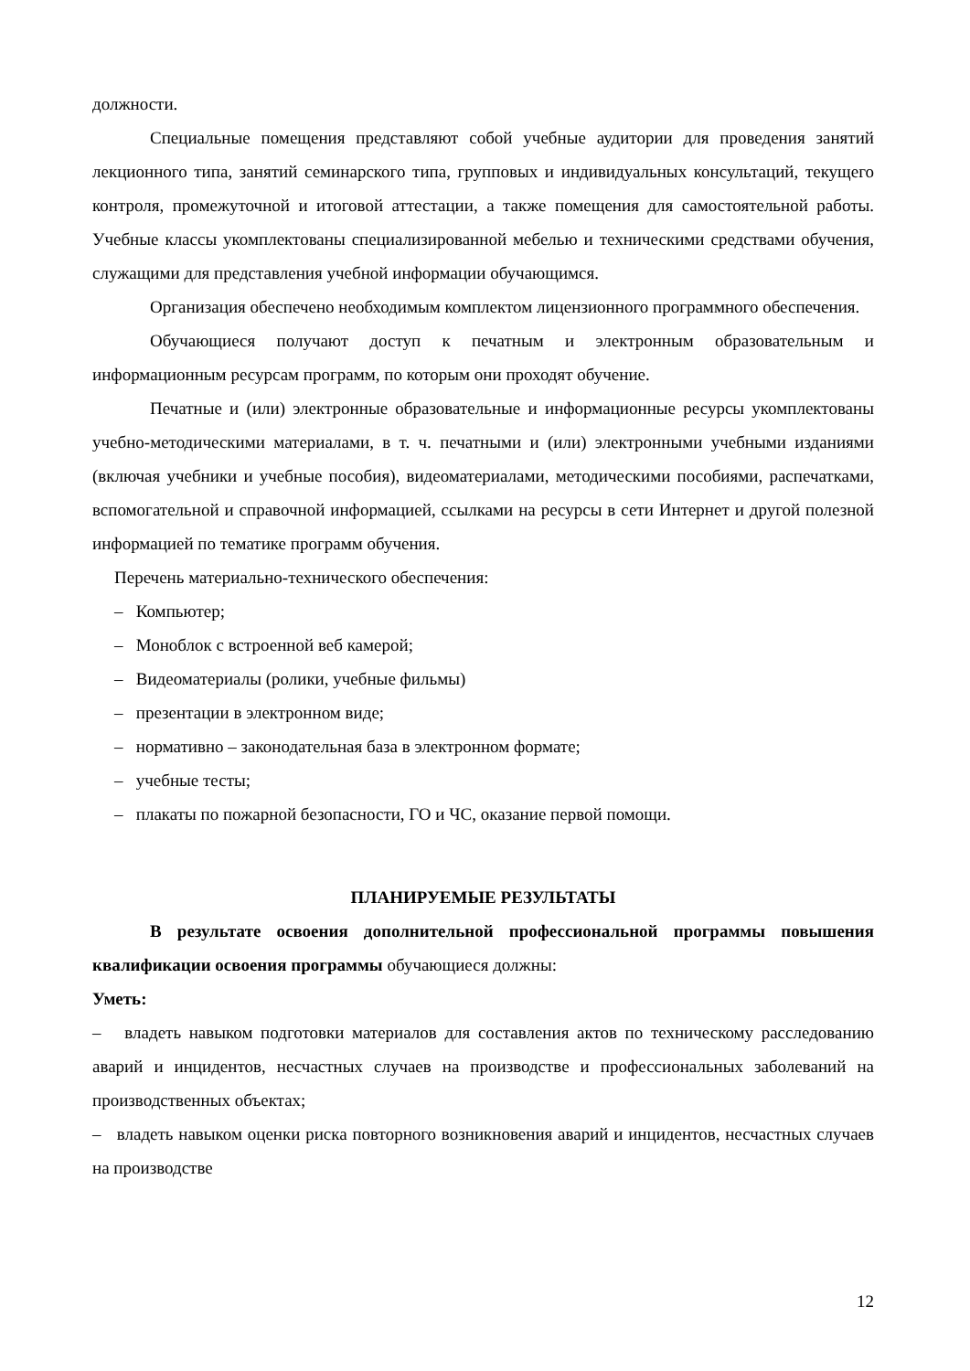должности.
Специальные помещения представляют собой учебные аудитории для проведения занятий лекционного типа, занятий семинарского типа, групповых и индивидуальных консультаций, текущего контроля, промежуточной и итоговой аттестации, а также помещения для самостоятельной работы. Учебные классы укомплектованы специализированной мебелью и техническими средствами обучения, служащими для представления учебной информации обучающимся.
Организация обеспечено необходимым комплектом лицензионного программного обеспечения.
Обучающиеся получают доступ к печатным и электронным образовательным и информационным ресурсам программ, по которым они проходят обучение.
Печатные и (или) электронные образовательные и информационные ресурсы укомплектованы учебно-методическими материалами, в т. ч. печатными и (или) электронными учебными изданиями (включая учебники и учебные пособия), видеоматериалами, методическими пособиями, распечатками, вспомогательной и справочной информацией, ссылками на ресурсы в сети Интернет и другой полезной информацией по тематике программ обучения.
Перечень материально-технического обеспечения:
– Компьютер;
– Моноблок с встроенной веб камерой;
– Видеоматериалы (ролики, учебные фильмы)
– презентации в электронном виде;
– нормативно – законодательная база в электронном формате;
– учебные тесты;
– плакаты по пожарной безопасности, ГО и ЧС, оказание первой помощи.
ПЛАНИРУЕМЫЕ РЕЗУЛЬТАТЫ
В результате освоения дополнительной профессиональной программы повышения квалификации освоения программы обучающиеся должны:
Уметь:
– владеть навыком подготовки материалов для составления актов по техническому расследованию аварий и инцидентов, несчастных случаев на производстве и профессиональных заболеваний на производственных объектах;
– владеть навыком оценки риска повторного возникновения аварий и инцидентов, несчастных случаев на производстве
12